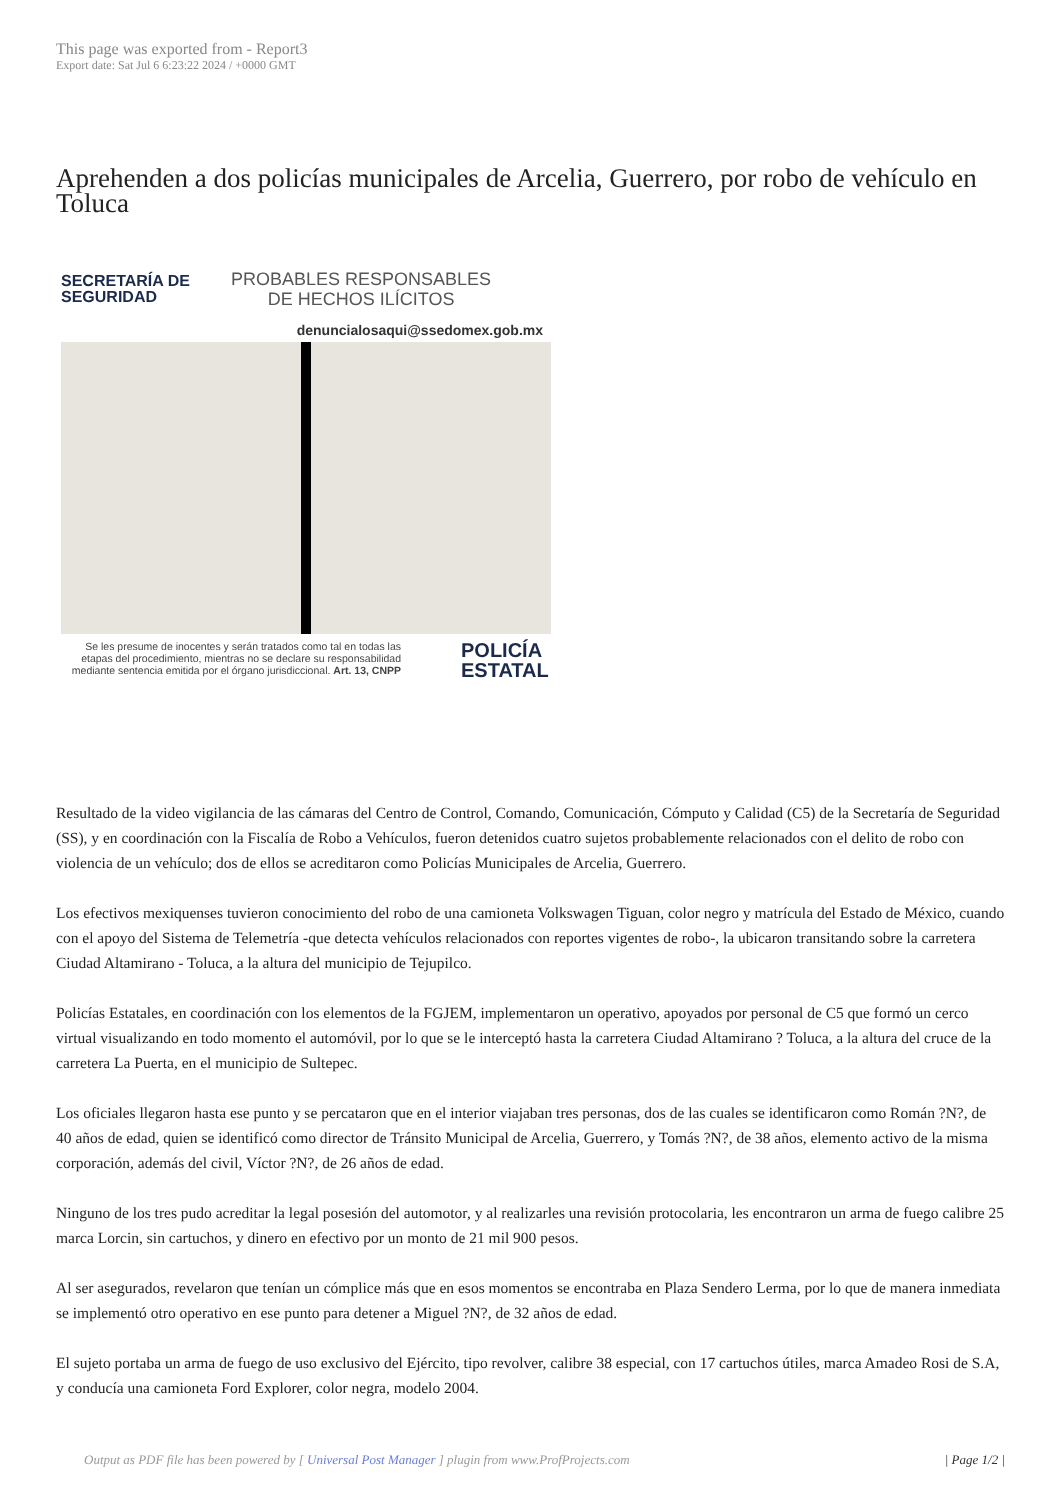This page was exported from - Report3
Export date: Sat Jul 6 6:23:22 2024 / +0000 GMT
Aprehenden a dos policías municipales de Arcelia, Guerrero, por robo de vehículo en Toluca
SECRETARÍA DE SEGURIDAD
PROBABLES RESPONSABLES
DE HECHOS ILÍCITOS
denuncialosaqui@ssedomex.gob.mx
Se les presume de inocentes y serán tratados como tal en todas las etapas del procedimiento, mientras no se declare su responsabilidad mediante sentencia emitida por el órgano jurisdiccional. Art. 13, CNPP
POLICÍA
ESTATAL
Resultado de la video vigilancia de las cámaras del Centro de Control, Comando, Comunicación, Cómputo y Calidad (C5) de la Secretaría de Seguridad (SS), y en coordinación con la Fiscalía de Robo a Vehículos, fueron detenidos cuatro sujetos probablemente relacionados con el delito de robo con violencia de un vehículo; dos de ellos se acreditaron como Policías Municipales de Arcelia, Guerrero.
Los efectivos mexiquenses tuvieron conocimiento del robo de una camioneta Volkswagen Tiguan, color negro y matrícula del Estado de México, cuando con el apoyo del Sistema de Telemetría -que detecta vehículos relacionados con reportes vigentes de robo-, la ubicaron transitando sobre la carretera Ciudad Altamirano - Toluca, a la altura del municipio de Tejupilco.
Policías Estatales, en coordinación con los elementos de la FGJEM, implementaron un operativo, apoyados por personal de C5 que formó un cerco virtual visualizando en todo momento el automóvil, por lo que se le interceptó hasta la carretera Ciudad Altamirano ? Toluca, a la altura del cruce de la carretera La Puerta, en el municipio de Sultepec.
Los oficiales llegaron hasta ese punto y se percataron que en el interior viajaban tres personas, dos de las cuales se identificaron como Román ?N?, de 40 años de edad, quien se identificó como director de Tránsito Municipal de Arcelia, Guerrero, y Tomás ?N?, de 38 años, elemento activo de la misma corporación, además del civil, Víctor ?N?, de 26 años de edad.
Ninguno de los tres pudo acreditar la legal posesión del automotor, y al realizarles una revisión protocolaria, les encontraron un arma de fuego calibre 25 marca Lorcin, sin cartuchos, y dinero en efectivo por un monto de 21 mil 900 pesos.
Al ser asegurados, revelaron que tenían un cómplice más que en esos momentos se encontraba en Plaza Sendero Lerma, por lo que de manera inmediata se implementó otro operativo en ese punto para detener a Miguel ?N?, de 32 años de edad.
El sujeto portaba un arma de fuego de uso exclusivo del Ejército, tipo revolver, calibre 38 especial, con 17 cartuchos útiles, marca Amadeo Rosi de S.A, y conducía una camioneta Ford Explorer, color negra, modelo 2004.
Output as PDF file has been powered by [ Universal Post Manager ] plugin from www.ProfProjects.com | Page 1/2 |